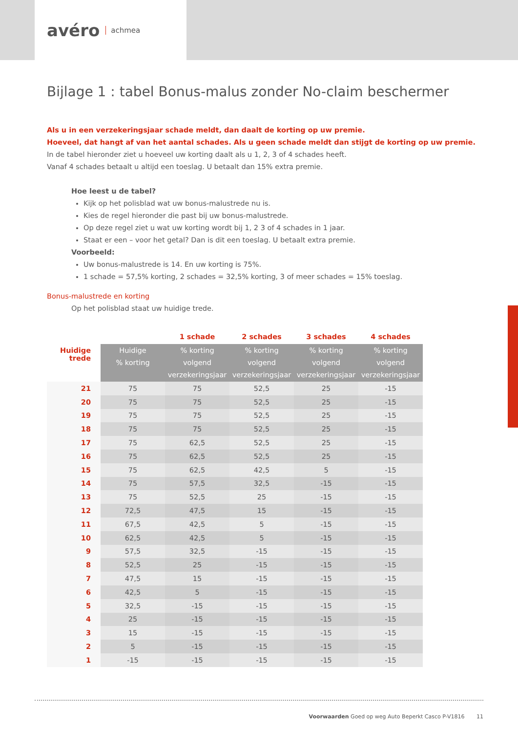avéro achmea
Bijlage 1 : tabel Bonus-malus zonder No-claim beschermer
Als u in een verzekeringsjaar schade meldt, dan daalt de korting op uw premie.
Hoeveel, dat hangt af van het aantal schades. Als u geen schade meldt dan stijgt de korting op uw premie.
In de tabel hieronder ziet u hoeveel uw korting daalt als u 1, 2, 3 of 4 schades heeft.
Vanaf 4 schades betaalt u altijd een toeslag. U betaalt dan 15% extra premie.
Hoe leest u de tabel?
Kijk op het polisblad wat uw bonus-malustrede nu is.
Kies de regel hieronder die past bij uw bonus-malustrede.
Op deze regel ziet u wat uw korting wordt bij 1, 2 3 of 4 schades in 1 jaar.
Staat er een – voor het getal? Dan is dit een toeslag. U betaalt extra premie.
Voorbeeld:
Uw bonus-malustrede is 14. En uw korting is 75%.
1 schade = 57,5% korting, 2 schades = 32,5% korting, 3 of meer schades = 15% toeslag.
Bonus-malustrede en korting
Op het polisblad staat uw huidige trede.
| | | 1 schade | 2 schades | 3 schades | 4 schades |
| Huidige trede | Huidige % korting | % korting volgend verzekeringsjaar | % korting volgend verzekeringsjaar | % korting volgend verzekeringsjaar | % korting volgend verzekeringsjaar |
| 21 | 75 | 75 | 52,5 | 25 | -15 |
| 20 | 75 | 75 | 52,5 | 25 | -15 |
| 19 | 75 | 75 | 52,5 | 25 | -15 |
| 18 | 75 | 75 | 52,5 | 25 | -15 |
| 17 | 75 | 62,5 | 52,5 | 25 | -15 |
| 16 | 75 | 62,5 | 52,5 | 25 | -15 |
| 15 | 75 | 62,5 | 42,5 | 5 | -15 |
| 14 | 75 | 57,5 | 32,5 | -15 | -15 |
| 13 | 75 | 52,5 | 25 | -15 | -15 |
| 12 | 72,5 | 47,5 | 15 | -15 | -15 |
| 11 | 67,5 | 42,5 | 5 | -15 | -15 |
| 10 | 62,5 | 42,5 | 5 | -15 | -15 |
| 9 | 57,5 | 32,5 | -15 | -15 | -15 |
| 8 | 52,5 | 25 | -15 | -15 | -15 |
| 7 | 47,5 | 15 | -15 | -15 | -15 |
| 6 | 42,5 | 5 | -15 | -15 | -15 |
| 5 | 32,5 | -15 | -15 | -15 | -15 |
| 4 | 25 | -15 | -15 | -15 | -15 |
| 3 | 15 | -15 | -15 | -15 | -15 |
| 2 | 5 | -15 | -15 | -15 | -15 |
| 1 | -15 | -15 | -15 | -15 | -15 |
Voorwaarden Goed op weg Auto Beperkt Casco P-V1816 11